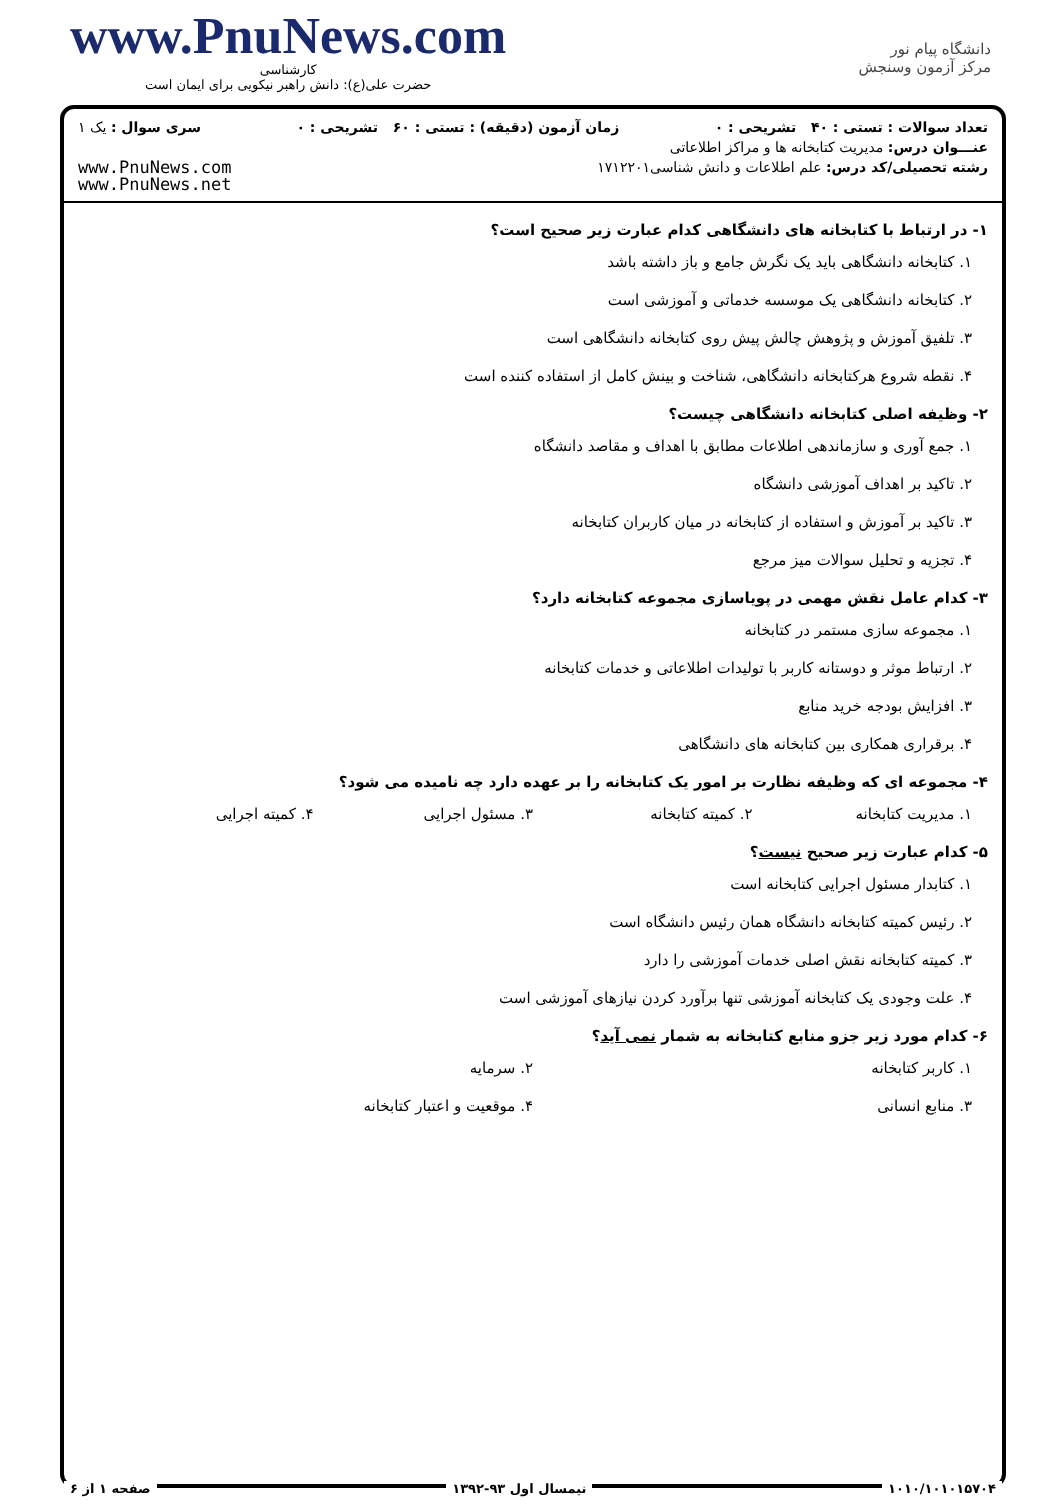www.PnuNews.com
کارشناسی
حضرت علی(ع): دانش راهبر نیکویی برای ایمان است
دانشگاه پیام نور
مرکز آزمون وسنجش
تعداد سوالات : تستی : ۴۰ تشریحی : ۰ زمان آزمون (دقیقه) : تستی : ۶۰ تشریحی : ۰ سری سوال : یک ۱
عنـــوان درس: مدیریت کتابخانه ها و مراکز اطلاعاتی
رشته تحصیلی/کد درس: علم اطلاعات و دانش شناسی۱۷۱۲۲۰۱
www.PnuNews.com
www.PnuNews.net
۱- در ارتباط با کتابخانه های دانشگاهی کدام عبارت زیر صحیح است؟
۱. کتابخانه دانشگاهی باید یک نگرش جامع و باز داشته باشد
۲. کتابخانه دانشگاهی یک موسسه خدماتی و آموزشی است
۳. تلفیق آموزش و پژوهش چالش پیش روی کتابخانه دانشگاهی است
۴. نقطه شروع هرکتابخانه دانشگاهی، شناخت و بینش کامل از استفاده کننده است
۲- وظیفه اصلی کتابخانه دانشگاهی چیست؟
۱. جمع آوری و سازماندهی اطلاعات مطابق با اهداف و مقاصد دانشگاه
۲. تاکید بر اهداف آموزشی دانشگاه
۳. تاکید بر آموزش و استفاده از کتابخانه در میان کاربران کتابخانه
۴. تجزیه و تحلیل سوالات میز مرجع
۳- کدام عامل نقش مهمی در پویاسازی مجموعه کتابخانه دارد؟
۱. مجموعه سازی مستمر در کتابخانه
۲. ارتباط موثر و دوستانه کاربر با تولیدات اطلاعاتی و خدمات کتابخانه
۳. افزایش بودجه خرید منابع
۴. برقراری همکاری بین کتابخانه های دانشگاهی
۴- مجموعه ای که وظیفه نظارت بر امور یک کتابخانه را بر عهده دارد چه نامیده می شود؟
۱. مدیریت کتابخانه ۲. کمیته کتابخانه ۳. مسئول اجرایی ۴. کمیته اجرایی
۵- کدام عبارت زیر صحیح نیست؟
۱. کتابدار مسئول اجرایی کتابخانه است
۲. رئیس کمیته کتابخانه دانشگاه همان رئیس دانشگاه است
۳. کمیته کتابخانه نقش اصلی خدمات آموزشی را دارد
۴. علت وجودی یک کتابخانه آموزشی تنها برآورد کردن نیازهای آموزشی است
۶- کدام مورد زیر جزو منابع کتابخانه به شمار نمی آید؟
۱. کاربر کتابخانه ۲. سرمایه
۳. منابع انسانی ۴. موقعیت و اعتبار کتابخانه
۱۰۱۰/۱۰۱۰۱۵۷۰۴ نیمسال اول ۹۳-۱۳۹۲ صفحه ۱ از ۶